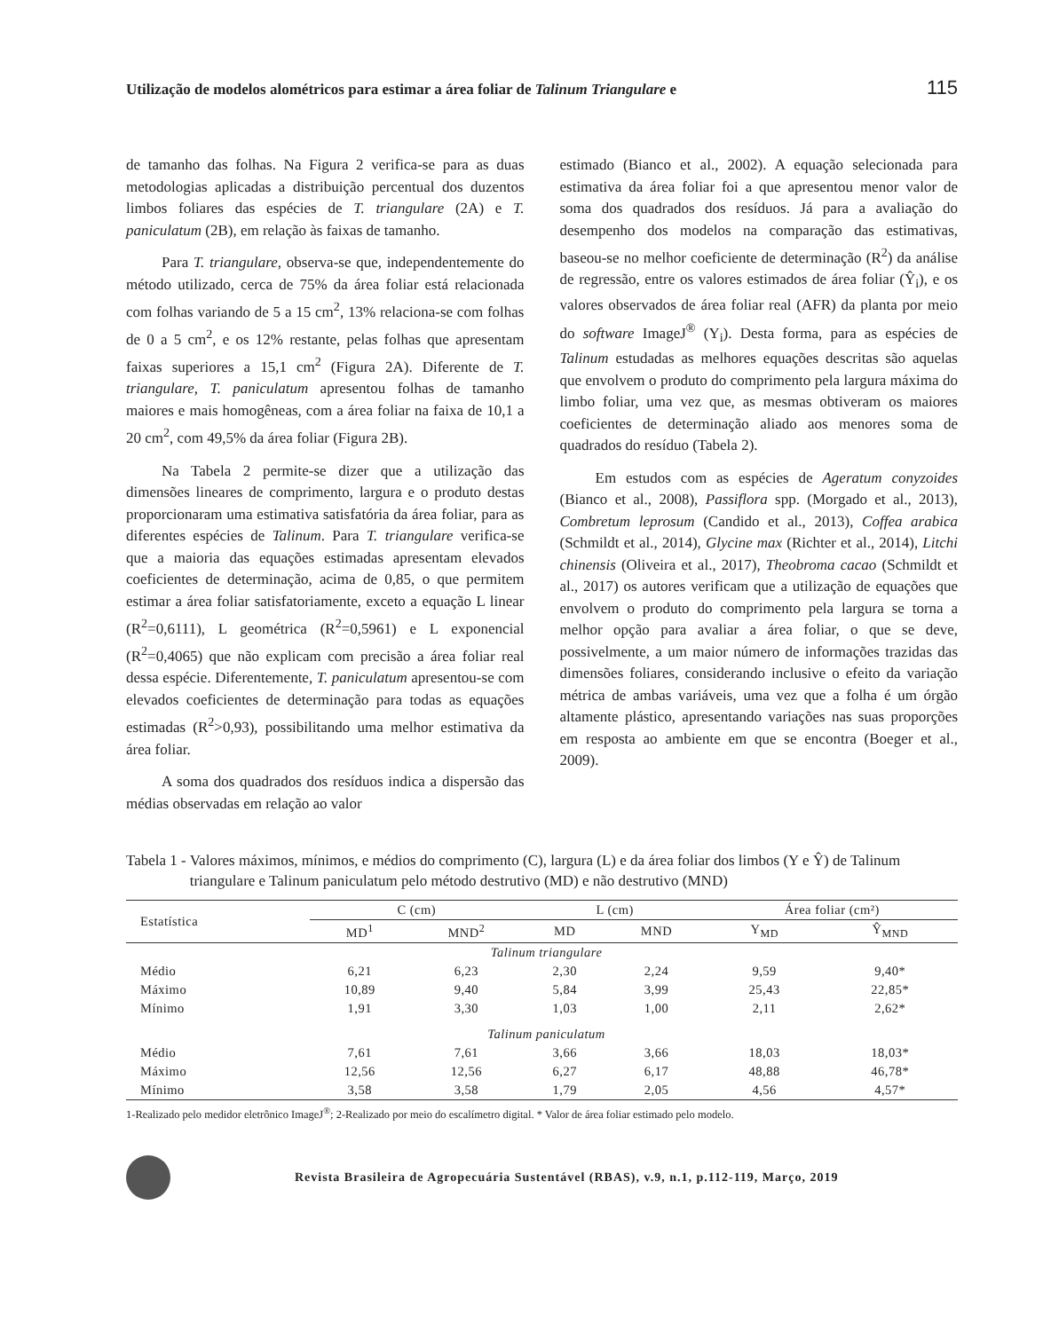Utilização de modelos alométricos para estimar a área foliar de Talinum Triangulare e 115
de tamanho das folhas. Na Figura 2 verifica-se para as duas metodologias aplicadas a distribuição percentual dos duzentos limbos foliares das espécies de T. triangulare (2A) e T. paniculatum (2B), em relação às faixas de tamanho.
Para T. triangulare, observa-se que, independentemente do método utilizado, cerca de 75% da área foliar está relacionada com folhas variando de 5 a 15 cm<sup>2</sup>, 13% relaciona-se com folhas de 0 a 5 cm<sup>2</sup>, e os 12% restante, pelas folhas que apresentam faixas superiores a 15,1 cm<sup>2</sup> (Figura 2A). Diferente de T. triangulare, T. paniculatum apresentou folhas de tamanho maiores e mais homogêneas, com a área foliar na faixa de 10,1 a 20 cm<sup>2</sup>, com 49,5% da área foliar (Figura 2B).
Na Tabela 2 permite-se dizer que a utilização das dimensões lineares de comprimento, largura e o produto destas proporcionaram uma estimativa satisfatória da área foliar, para as diferentes espécies de Talinum. Para T. triangulare verifica-se que a maioria das equações estimadas apresentam elevados coeficientes de determinação, acima de 0,85, o que permitem estimar a área foliar satisfatoriamente, exceto a equação L linear (R<sup>2</sup>=0,6111), L geométrica (R<sup>2</sup>=0,5961) e L exponencial (R<sup>2</sup>=0,4065) que não explicam com precisão a área foliar real dessa espécie. Diferentemente, T. paniculatum apresentou-se com elevados coeficientes de determinação para todas as equações estimadas (R<sup>2</sup>>0,93), possibilitando uma melhor estimativa da área foliar.
A soma dos quadrados dos resíduos indica a dispersão das médias observadas em relação ao valor
estimado (Bianco et al., 2002). A equação selecionada para estimativa da área foliar foi a que apresentou menor valor de soma dos quadrados dos resíduos. Já para a avaliação do desempenho dos modelos na comparação das estimativas, baseou-se no melhor coeficiente de determinação (R<sup>2</sup>) da análise de regressão, entre os valores estimados de área foliar (Ŷ<sub>i</sub>), e os valores observados de área foliar real (AFR) da planta por meio do software ImageJ<sup>®</sup> (Y<sub>i</sub>). Desta forma, para as espécies de Talinum estudadas as melhores equações descritas são aquelas que envolvem o produto do comprimento pela largura máxima do limbo foliar, uma vez que, as mesmas obtiveram os maiores coeficientes de determinação aliado aos menores soma de quadrados do resíduo (Tabela 2).
Em estudos com as espécies de Ageratum conyzoides (Bianco et al., 2008), Passiflora spp. (Morgado et al., 2013), Combretum leprosum (Candido et al., 2013), Coffea arabica (Schmildt et al., 2014), Glycine max (Richter et al., 2014), Litchi chinensis (Oliveira et al., 2017), Theobroma cacao (Schmildt et al., 2017) os autores verificam que a utilização de equações que envolvem o produto do comprimento pela largura se torna a melhor opção para avaliar a área foliar, o que se deve, possivelmente, a um maior número de informações trazidas das dimensões foliares, considerando inclusive o efeito da variação métrica de ambas variáveis, uma vez que a folha é um órgão altamente plástico, apresentando variações nas suas proporções em resposta ao ambiente em que se encontra (Boeger et al., 2009).
Tabela 1 - Valores máximos, mínimos, e médios do comprimento (C), largura (L) e da área foliar dos limbos (Y e Ŷ) de Talinum triangulare e Talinum paniculatum pelo método destrutivo (MD) e não destrutivo (MND)
| Estatística | C (cm) | | L (cm) | | Área foliar (cm²) | |
| --- | --- | --- | --- | --- | --- | --- |
| | MD<sup>1</sup> | MND<sup>2</sup> | MD | MND | Y<sub>MD</sub> | Ŷ<sub>MND</sub> |
| Talinum triangulare | | | | | | |
| Médio | 6,21 | 6,23 | 2,30 | 2,24 | 9,59 | 9,40* |
| Máximo | 10,89 | 9,40 | 5,84 | 3,99 | 25,43 | 22,85* |
| Mínimo | 1,91 | 3,30 | 1,03 | 1,00 | 2,11 | 2,62* |
| Talinum paniculatum | | | | | | |
| Médio | 7,61 | 7,61 | 3,66 | 3,66 | 18,03 | 18,03* |
| Máximo | 12,56 | 12,56 | 6,27 | 6,17 | 48,88 | 46,78* |
| Mínimo | 3,58 | 3,58 | 1,79 | 2,05 | 4,56 | 4,57* |
1-Realizado pelo medidor eletrônico ImageJ<sup>®</sup>; 2-Realizado por meio do escalímetro digital. * Valor de área foliar estimado pelo modelo.
Revista Brasileira de Agropecuária Sustentável (RBAS), v.9, n.1, p.112-119, Março, 2019